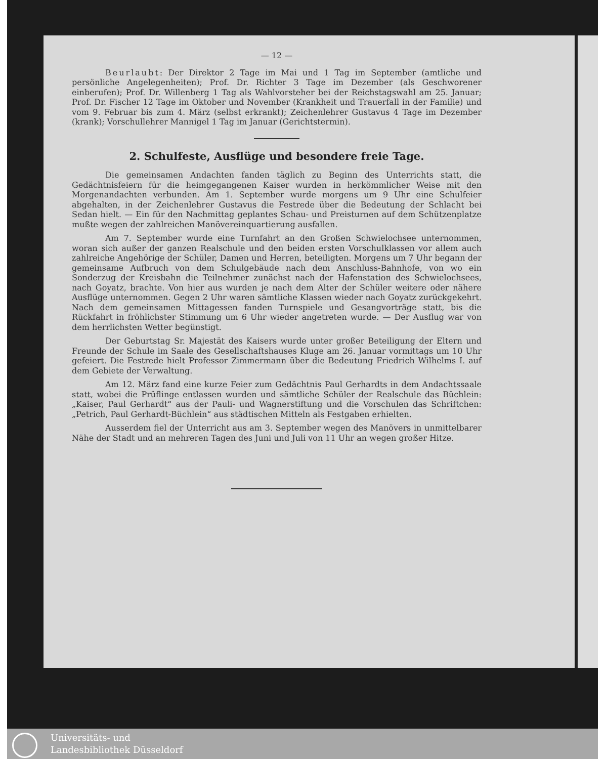— 12 —
Beurlaubt: Der Direktor 2 Tage im Mai und 1 Tag im September (amtliche und persönliche Angelegenheiten); Prof. Dr. Richter 3 Tage im Dezember (als Geschworener einberufen); Prof. Dr. Willenberg 1 Tag als Wahlvorsteher bei der Reichstagswahl am 25. Januar; Prof. Dr. Fischer 12 Tage im Oktober und November (Krankheit und Trauerfall in der Familie) und vom 9. Februar bis zum 4. März (selbst erkrankt); Zeichenlehrer Gustavus 4 Tage im Dezember (krank); Vorschullehrer Mannigel 1 Tag im Januar (Gerichtstermin).
2. Schulfeste, Ausflüge und besondere freie Tage.
Die gemeinsamen Andachten fanden täglich zu Beginn des Unterrichts statt, die Gedächtnisfeiern für die heimgegangenen Kaiser wurden in herkömmlicher Weise mit den Morgenandachten verbunden. Am 1. September wurde morgens um 9 Uhr eine Schulfeier abgehalten, in der Zeichenlehrer Gustavus die Festrede über die Bedeutung der Schlacht bei Sedan hielt. — Ein für den Nachmittag geplantes Schau- und Preisturnen auf dem Schützenplatze mußte wegen der zahlreichen Manövereinquartierung ausfallen.
Am 7. September wurde eine Turnfahrt an den Großen Schwielochsee unternommen, woran sich außer der ganzen Realschule und den beiden ersten Vorschulklassen vor allem auch zahlreiche Angehörige der Schüler, Damen und Herren, beteiligten. Morgens um 7 Uhr begann der gemeinsame Aufbruch von dem Schulgebäude nach dem Anschluss-Bahnhofe, von wo ein Sonderzug der Kreisbahn die Teilnehmer zunächst nach der Hafenstation des Schwielochsees, nach Goyatz, brachte. Von hier aus wurden je nach dem Alter der Schüler weitere oder nähere Ausflüge unternommen. Gegen 2 Uhr waren sämtliche Klassen wieder nach Goyatz zurückgekehrt. Nach dem gemeinsamen Mittagessen fanden Turnspiele und Gesangvorträge statt, bis die Rückfahrt in fröhlichster Stimmung um 6 Uhr wieder angetreten wurde. — Der Ausflug war von dem herrlichsten Wetter begünstigt.
Der Geburtstag Sr. Majestät des Kaisers wurde unter großer Beteiligung der Eltern und Freunde der Schule im Saale des Gesellschaftshauses Kluge am 26. Januar vormittags um 10 Uhr gefeiert. Die Festrede hielt Professor Zimmermann über die Bedeutung Friedrich Wilhelms I. auf dem Gebiete der Verwaltung.
Am 12. März fand eine kurze Feier zum Gedächtnis Paul Gerhardts in dem Andachtssaale statt, wobei die Prüflinge entlassen wurden und sämtliche Schüler der Realschule das Büchlein: „Kaiser, Paul Gerhardt“ aus der Pauli- und Wagnerstiftung und die Vorschulen das Schriftchen: „Petrich, Paul Gerhardt-Büchlein“ aus städtischen Mitteln als Festgaben erhielten.
Ausserdem fiel der Unterricht aus am 3. September wegen des Manövers in unmittelbarer Nähe der Stadt und an mehreren Tagen des Juni und Juli von 11 Uhr an wegen großer Hitze.
Universitäts- und
Landesbibliothek Düsseldorf